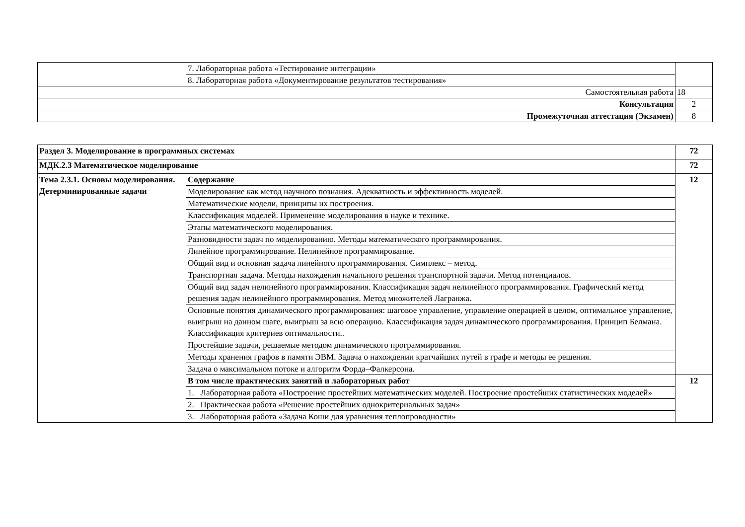| | 7. Лабораторная работа «Тестирование интеграции» | |
| | 8. Лабораторная работа «Документирование результатов тестирования» | |
| Самостоятельная работа | | 18 |
| Консультация | | 2 |
| Промежуточная аттестация (Экзамен) | | 8 |
| Раздел 3. Моделирование в программных системах | | 72 |
| МДК.2.3 Математическое моделирование | | 72 |
| Тема 2.3.1. Основы моделирования. Детерминированные задачи | Содержание | 12 |
| | Моделирование как метод научного познания. Адекватность и эффективность моделей. | |
| | Математические модели, принципы их построения. | |
| | Классификация моделей. Применение моделирования в науке и технике. | |
| | Этапы математического моделирования. | |
| | Разновидности задач по моделированию. Методы математического программирования. | |
| | Линейное программирование. Нелинейное программирование. | |
| | Общий вид и основная задача линейного программирования. Симплекс – метод. | |
| | Транспортная задача. Методы нахождения начального решения транспортной задачи. Метод потенциалов. | |
| | Общий вид задач нелинейного программирования. Классификация задач нелинейного программирования. Графический метод решения задач нелинейного программирования. Метод множителей Лагранжа. | |
| | Основные понятия динамического программирования: шаговое управление, управление операцией в целом, оптимальное управление, выигрыш на данном шаге, выигрыш за всю операцию. Классификация задач динамического программирования. Принцип Белмана. Классификация критериев оптимальности.. | |
| | Простейшие задачи, решаемые методом динамического программирования. | |
| | Методы хранения графов в памяти ЭВМ. Задача о нахождении кратчайших путей в графе и методы ее решения. | |
| | Задача о максимальном потоке и алгоритм Форда–Фалкерсона. | |
| | В том числе практических занятий и лабораторных работ | 12 |
| | 1. Лабораторная работа «Построение простейших математических моделей. Построение простейших статистических моделей» | |
| | 2. Практическая работа «Решение простейших однокритериальных задач» | |
| | 3. Лабораторная работа «Задача Коши для уравнения теплопроводности» | |